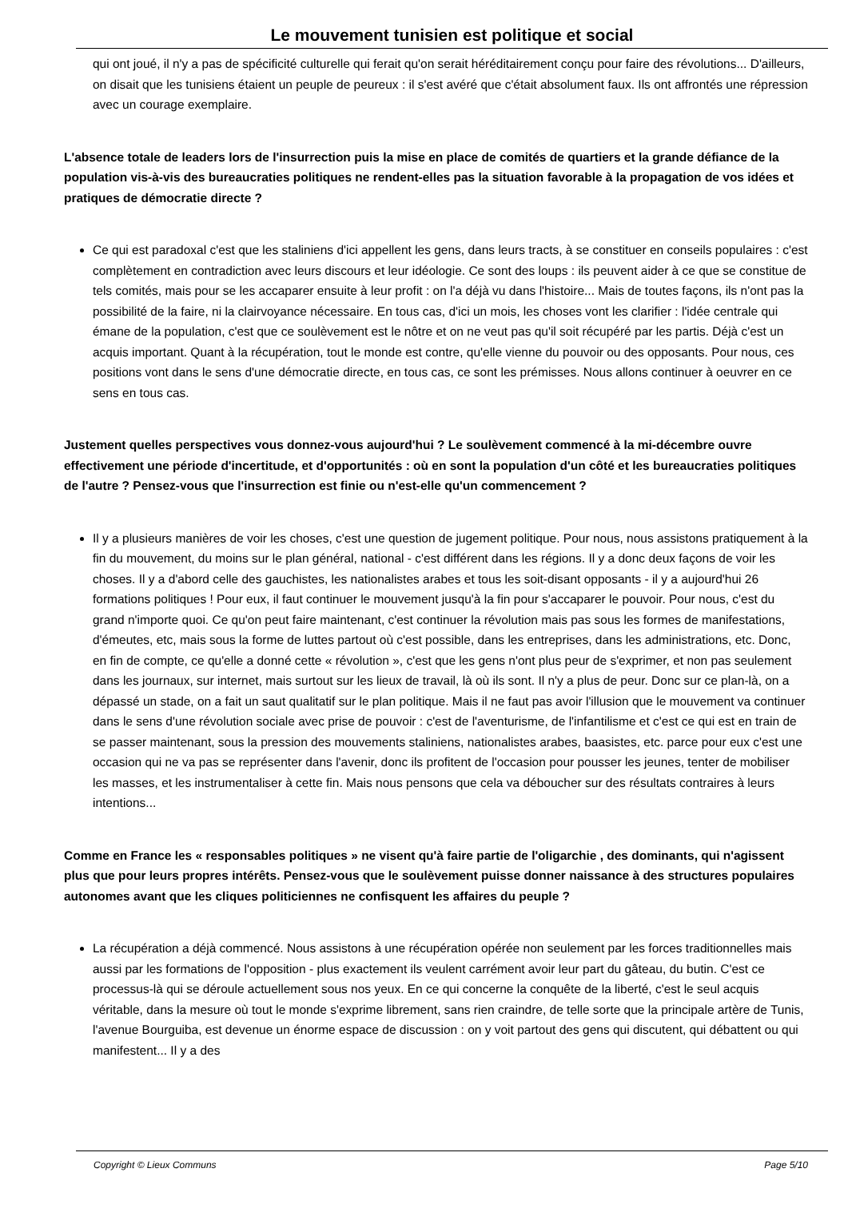Le mouvement tunisien est politique et social
qui ont joué, il n'y a pas de spécificité culturelle qui ferait qu'on serait héréditairement conçu pour faire des révolutions... D'ailleurs, on disait que les tunisiens étaient un peuple de peureux : il s'est avéré que c'était absolument faux. Ils ont affrontés une répression avec un courage exemplaire.
L'absence totale de leaders lors de l'insurrection puis la mise en place de comités de quartiers et la grande défiance de la population vis-à-vis des bureaucraties politiques ne rendent-elles pas la situation favorable à la propagation de vos idées et pratiques de démocratie directe ?
Ce qui est paradoxal c'est que les staliniens d'ici appellent les gens, dans leurs tracts, à se constituer en conseils populaires : c'est complètement en contradiction avec leurs discours et leur idéologie. Ce sont des loups : ils peuvent aider à ce que se constitue de tels comités, mais pour se les accaparer ensuite à leur profit : on l'a déjà vu dans l'histoire... Mais de toutes façons, ils n'ont pas la possibilité de la faire, ni la clairvoyance nécessaire. En tous cas, d'ici un mois, les choses vont les clarifier : l'idée centrale qui émane de la population, c'est que ce soulèvement est le nôtre et on ne veut pas qu'il soit récupéré par les partis. Déjà c'est un acquis important. Quant à la récupération, tout le monde est contre, qu'elle vienne du pouvoir ou des opposants. Pour nous, ces positions vont dans le sens d'une démocratie directe, en tous cas, ce sont les prémisses. Nous allons continuer à oeuvrer en ce sens en tous cas.
Justement quelles perspectives vous donnez-vous aujourd'hui ? Le soulèvement commencé à la mi-décembre ouvre effectivement une période d'incertitude, et d'opportunités : où en sont la population d'un côté et les bureaucraties politiques de l'autre ? Pensez-vous que l'insurrection est finie ou n'est-elle qu'un commencement ?
Il y a plusieurs manières de voir les choses, c'est une question de jugement politique. Pour nous, nous assistons pratiquement à la fin du mouvement, du moins sur le plan général, national - c'est différent dans les régions. Il y a donc deux façons de voir les choses. Il y a d'abord celle des gauchistes, les nationalistes arabes et tous les soit-disant opposants - il y a aujourd'hui 26 formations politiques ! Pour eux, il faut continuer le mouvement jusqu'à la fin pour s'accaparer le pouvoir. Pour nous, c'est du grand n'importe quoi. Ce qu'on peut faire maintenant, c'est continuer la révolution mais pas sous les formes de manifestations, d'émeutes, etc, mais sous la forme de luttes partout où c'est possible, dans les entreprises, dans les administrations, etc. Donc, en fin de compte, ce qu'elle a donné cette « révolution », c'est que les gens n'ont plus peur de s'exprimer, et non pas seulement dans les journaux, sur internet, mais surtout sur les lieux de travail, là où ils sont. Il n'y a plus de peur. Donc sur ce plan-là, on a dépassé un stade, on a fait un saut qualitatif sur le plan politique. Mais il ne faut pas avoir l'illusion que le mouvement va continuer dans le sens d'une révolution sociale avec prise de pouvoir : c'est de l'aventurisme, de l'infantilisme et c'est ce qui est en train de se passer maintenant, sous la pression des mouvements staliniens, nationalistes arabes, baasistes, etc. parce pour eux c'est une occasion qui ne va pas se représenter dans l'avenir, donc ils profitent de l'occasion pour pousser les jeunes, tenter de mobiliser les masses, et les instrumentaliser à cette fin. Mais nous pensons que cela va déboucher sur des résultats contraires à leurs intentions...
Comme en France les « responsables politiques » ne visent qu'à faire partie de l'oligarchie , des dominants, qui n'agissent plus que pour leurs propres intérêts. Pensez-vous que le soulèvement puisse donner naissance à des structures populaires autonomes avant que les cliques politiciennes ne confisquent les affaires du peuple ?
La récupération a déjà commencé. Nous assistons à une récupération opérée non seulement par les forces traditionnelles mais aussi par les formations de l'opposition - plus exactement ils veulent carrément avoir leur part du gâteau, du butin. C'est ce processus-là qui se déroule actuellement sous nos yeux. En ce qui concerne la conquête de la liberté, c'est le seul acquis véritable, dans la mesure où tout le monde s'exprime librement, sans rien craindre, de telle sorte que la principale artère de Tunis, l'avenue Bourguiba, est devenue un énorme espace de discussion : on y voit partout des gens qui discutent, qui débattent ou qui manifestent... Il y a des
Copyright © Lieux Communs Page 5/10